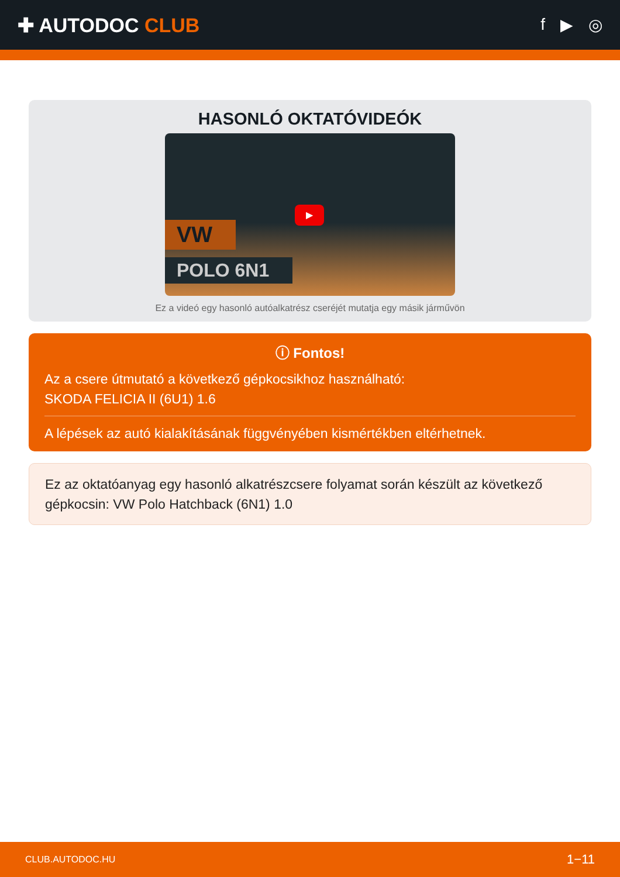✚ AUTODOC CLUB
f ▶ ◎
HASONLÓ OKTATÓVIDEÓK
VW
POLO 6N1
▶
Ez a videó egy hasonló autóalkatrész cseréjét mutatja egy másik járművön
ⓘ Fontos!
Az a csere útmutató a következő gépkocsikhoz használható:
SKODA FELICIA II (6U1) 1.6
A lépések az autó kialakításának függvényében kismértékben eltérhetnek.
Ez az oktatóanyag egy hasonló alkatrészcsere folyamat során készült az következő gépkocsin: VW Polo Hatchback (6N1) 1.0
CLUB.AUTODOC.HU 1−11